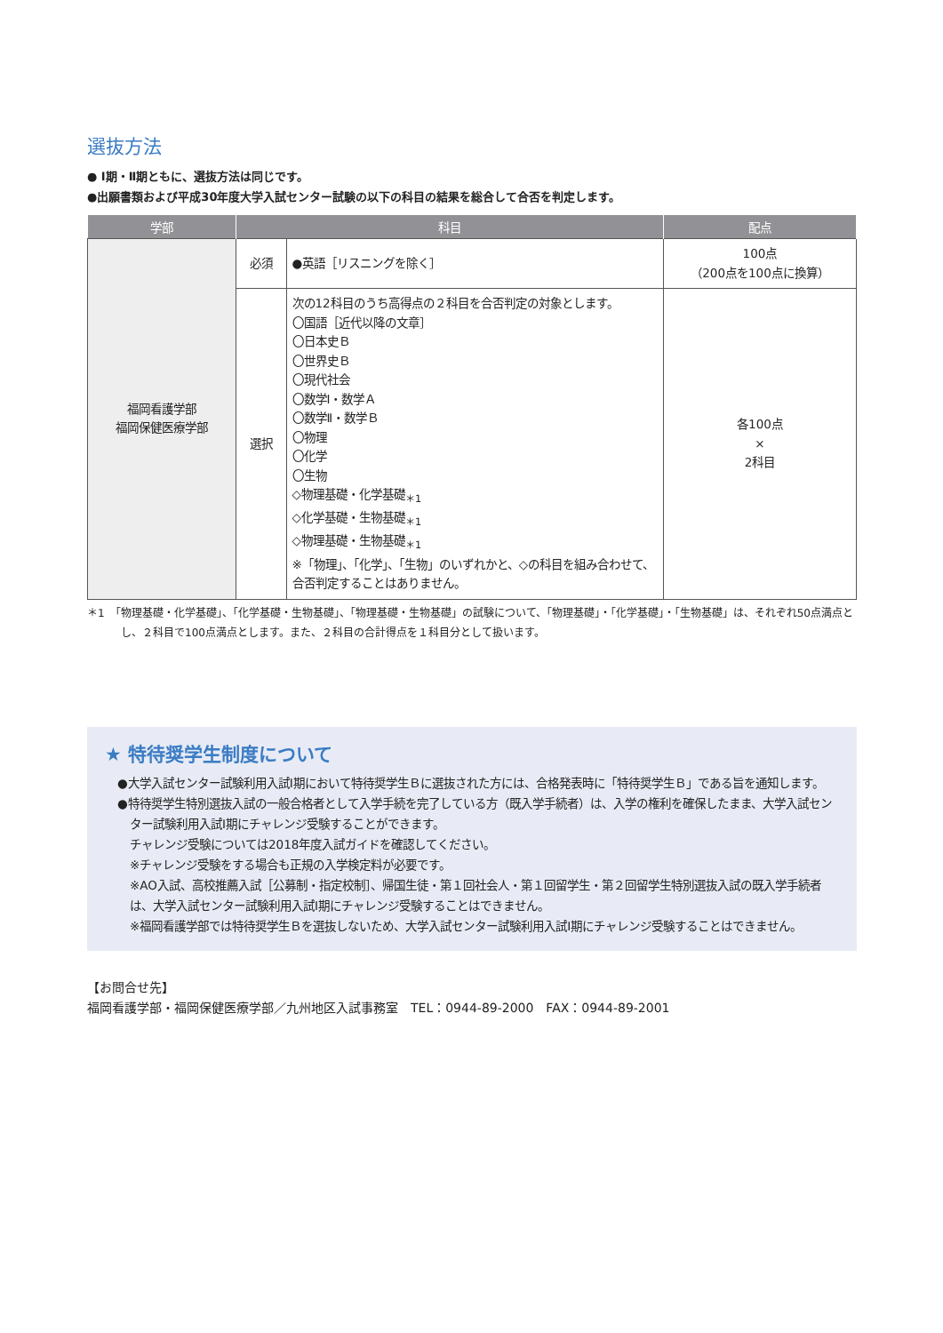選抜方法
● Ⅰ期・Ⅱ期ともに、選抜方法は同じです。
●出願書類および平成30年度大学入試センター試験の以下の科目の結果を総合して合否を判定します。
| 学部 | 科目 | | 配点 |
| --- | --- | --- | --- |
| 福岡看護学部 福岡保健医療学部 | 必須 | ●英語［リスニングを除く］ | 100点 （200点を100点に換算） |
| | 選択 | 次の12科目のうち高得点の２科目を合否判定の対象とします。 〇国語［近代以降の文章］ 〇日本史Ｂ 〇世界史Ｂ 〇現代社会 〇数学Ⅰ・数学Ａ 〇数学Ⅱ・数学Ｂ 〇物理 〇化学 〇生物 ◇物理基礎・化学基礎<sub>＊1</sub> ◇化学基礎・生物基礎<sub>＊1</sub> ◇物理基礎・生物基礎<sub>＊1</sub> ※「物理」、「化学」、「生物」のいずれかと、◇の科目を組み合わせて、合否判定することはありません。 | 各100点 × 2科目 |
＊1　「物理基礎・化学基礎」、「化学基礎・生物基礎」、「物理基礎・生物基礎」の試験について、「物理基礎」・「化学基礎」・「生物基礎」は、それぞれ50点満点とし、２科目で100点満点とします。また、２科目の合計得点を１科目分として扱います。
★ 特待奨学生制度について
●大学入試センター試験利用入試Ⅰ期において特待奨学生Ｂに選抜された方には、合格発表時に「特待奨学生Ｂ」である旨を通知します。
●特待奨学生特別選抜入試の一般合格者として入学手続を完了している方（既入学手続者）は、入学の権利を確保したまま、大学入試センター試験利用入試Ⅰ期にチャレンジ受験することができます。
チャレンジ受験については2018年度入試ガイドを確認してください。
※チャレンジ受験をする場合も正規の入学検定料が必要です。
※AO入試、高校推薦入試［公募制・指定校制］、帰国生徒・第１回社会人・第１回留学生・第２回留学生特別選抜入試の既入学手続者は、大学入試センター試験利用入試Ⅰ期にチャレンジ受験することはできません。
※福岡看護学部では特待奨学生Ｂを選抜しないため、大学入試センター試験利用入試Ⅰ期にチャレンジ受験することはできません。
【お問合せ先】
福岡看護学部・福岡保健医療学部／九州地区入試事務室　TEL：0944-89-2000　FAX：0944-89-2001